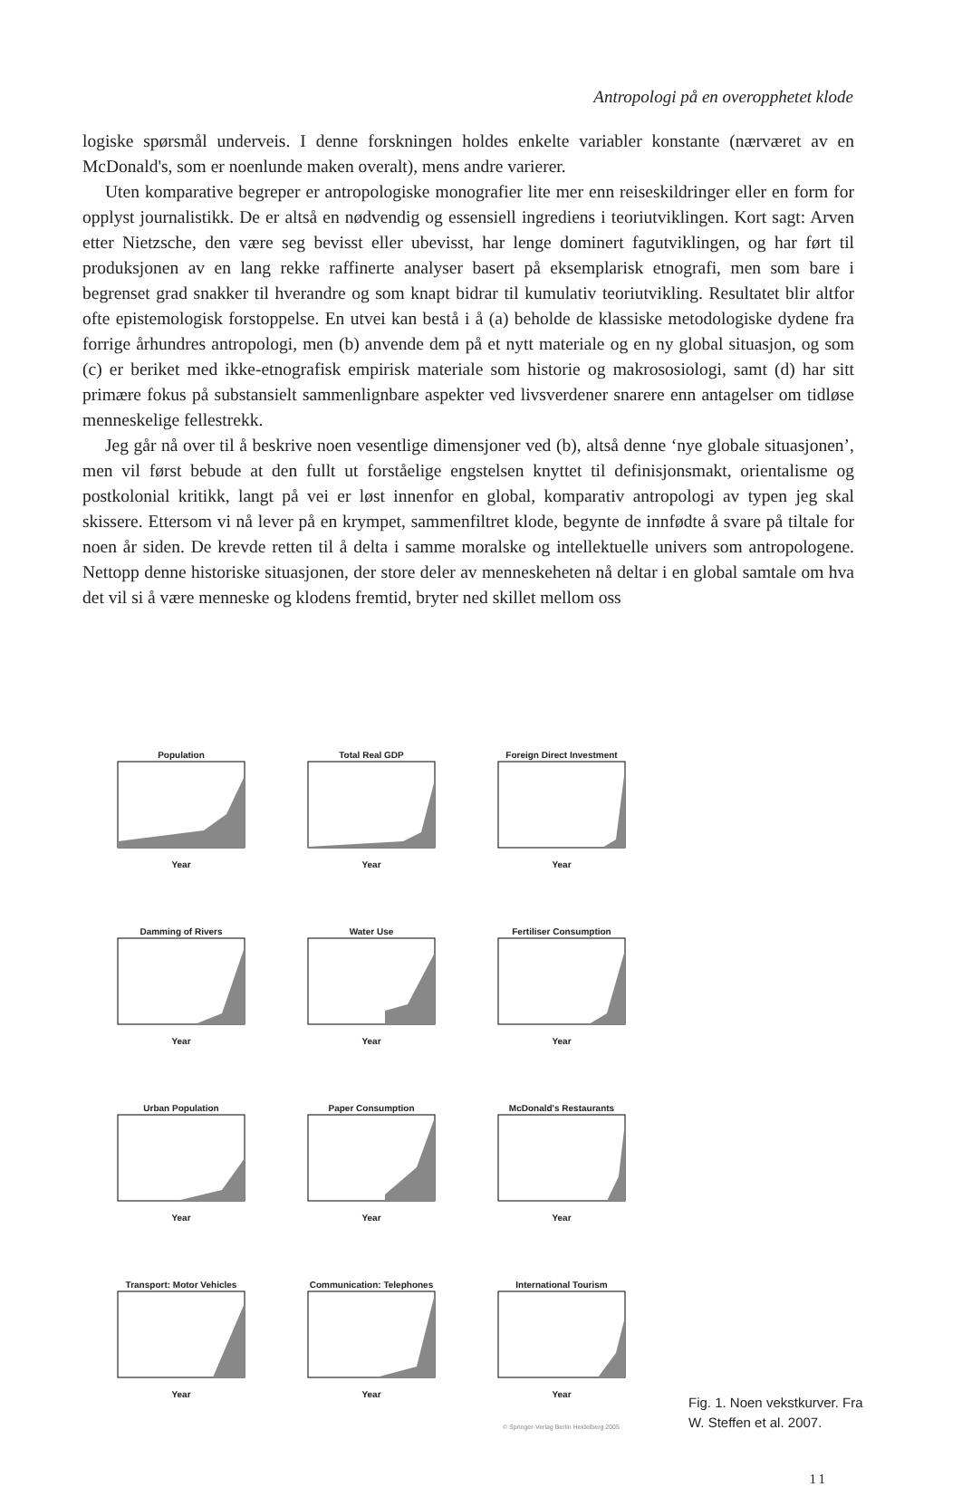Antropologi på en overopphetet klode
logiske spørsmål underveis. I denne forskningen holdes enkelte variabler konstante (nærværet av en McDonald's, som er noenlunde maken overalt), mens andre varierer.
Uten komparative begreper er antropologiske monografier lite mer enn reiseskildringer eller en form for opplyst journalistikk. De er altså en nødvendig og essensiell ingrediens i teoriutviklingen. Kort sagt: Arven etter Nietzsche, den være seg bevisst eller ubevisst, har lenge dominert fagutviklingen, og har ført til produksjonen av en lang rekke raffinerte analyser basert på eksemplarisk etnografi, men som bare i begrenset grad snakker til hverandre og som knapt bidrar til kumulativ teoriutvikling. Resultatet blir altfor ofte epistemologisk forstoppelse. En utvei kan bestå i å (a) beholde de klassiske metodologiske dydene fra forrige århundres antropologi, men (b) anvende dem på et nytt materiale og en ny global situasjon, og som (c) er beriket med ikke-etnografisk empirisk materiale som historie og makrososiologi, samt (d) har sitt primære fokus på substansielt sammenlignbare aspekter ved livsverdener snarere enn antagelser om tidløse menneskelige fellestrekk.
Jeg går nå over til å beskrive noen vesentlige dimensjoner ved (b), altså denne ‘nye globale situasjonen’, men vil først bebude at den fullt ut forståelige engstelsen knyttet til definisjonsmakt, orientalisme og postkolonial kritikk, langt på vei er løst innenfor en global, komparativ antropologi av typen jeg skal skissere. Ettersom vi nå lever på en krympet, sammenfiltret klode, begynte de innfødte å svare på tiltale for noen år siden. De krevde retten til å delta i samme moralske og intellektuelle univers som antropologene. Nettopp denne historiske situasjonen, der store deler av menneskeheten nå deltar i en global samtale om hva det vil si å være menneske og klodens fremtid, bryter ned skillet mellom oss
PopulationYear
Total Real GDPYear
Foreign Direct InvestmentYear
Damming of RiversYear
Water UseYear
Fertiliser ConsumptionYear
Urban PopulationYear
Paper ConsumptionYear
McDonald's RestaurantsYear
Transport: Motor VehiclesYear
Communication: TelephonesYear
International TourismYear
© Springer-Verlag Berlin Heidelberg 2005
Fig. 1. Noen vekstkurver. Fra W. Steffen et al. 2007.
11